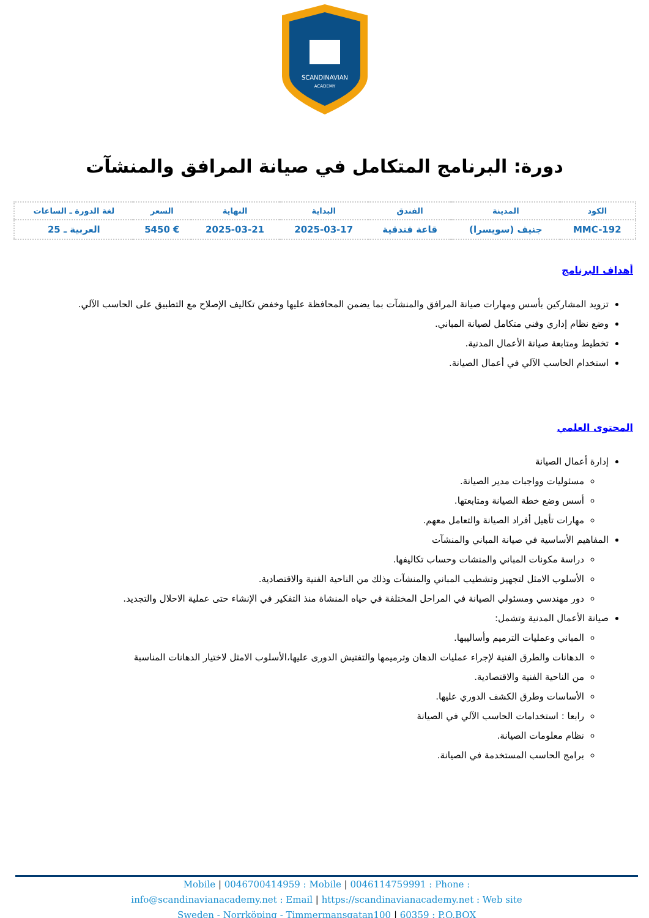SCANDINAVIAN
ACADEMY
دورة: البرنامج المتكامل في صيانة المرافق والمنشآت
| الكود | المدينة | الفندق | البداية | النهاية | السعر | لغة الدورة ـ الساعات |
| --- | --- | --- | --- | --- | --- | --- |
| MMC-192 | جنيف (سويسرا) | قاعة فندقية | 2025-03-17 | 2025-03-21 | € 5450 | العربية ـ 25 |
أهداف البرنامج
تزويد المشاركين بأسس ومهارات صيانة المرافق والمنشآت بما يضمن المحافظة عليها وخفض تكاليف الإصلاح مع التطبيق على الحاسب الآلي.
وضع نظام إداري وفني متكامل لصيانة المباني.
تخطيط ومتابعة صيانة الأعمال المدنية.
استخدام الحاسب الآلي في أعمال الصيانة.
المحتوى العلمي
إدارة أعمال الصيانة
مسئوليات وواجبات مدير الصيانة.
أسس وضع خطة الصيانة ومتابعتها.
مهارات تأهيل أفراد الصيانة والتعامل معهم.
المفاهيم الأساسية في صيانة المباني والمنشآت
دراسة مكونات المباني والمنشات وحساب تكاليفها.
الأسلوب الامثل لتجهيز وتشطيب المباني والمنشآت وذلك من الناحية الفنية والاقتصادية.
دور مهندسي ومسئولي الصيانة في المراحل المختلفة في حياه المنشاة منذ التفكير في الإنشاء حتى عملية الاحلال والتجديد.
صيانة الأعمال المدنية وتشمل:
المباني وعمليات الترميم وأساليبها.
الدهانات والطرق الفنية لإجراء عمليات الدهان وترميمها والتفتيش الدورى عليها،الأسلوب الامثل لاختيار الدهانات المناسبة
من الناحية الفنية والاقتصادية.
الأساسات وطرق الكشف الدوري عليها.
رابعا : استخدامات الحاسب الآلي في الصيانة
نظام معلومات الصيانة.
برامج الحاسب المستخدمة في الصيانة.
Mobile | 0046700414959 : Mobile | 0046114759991 : Phone :
info@scandinavianacademy.net : Email | https://scandinavianacademy.net : Web site
Sweden - Norrköping - Timmermansgatan100 | 60359 : P.O.BOX